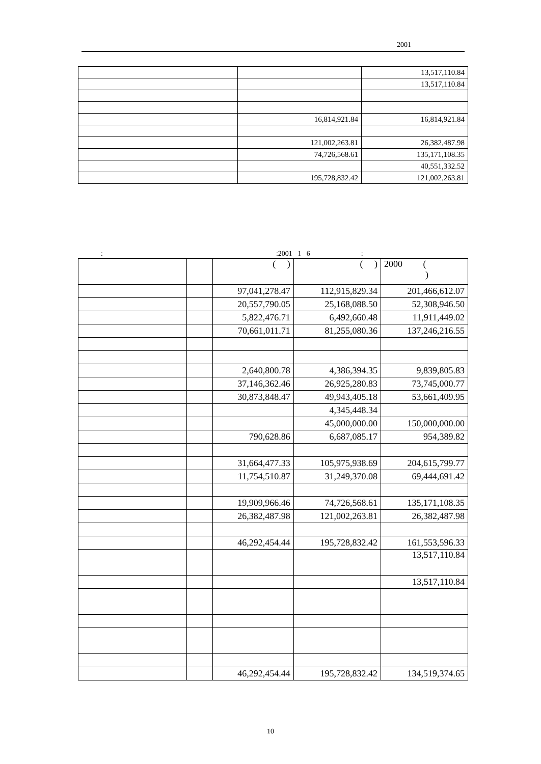2001
| | | 13,517,110.84 |
| | | 13,517,110.84 |
| | 16,814,921.84 | 16,814,921.84 |
| | 121,002,263.81 | 26,382,487.98 |
| | 74,726,568.61 | 135,171,108.35 |
| | | 40,551,332.52 |
| | 195,728,832.42 | 121,002,263.81 |
::2001 1 6:
| | | ( ) | ( ) | 2000 ( ) |
| | | 97,041,278.47 | 112,915,829.34 | 201,466,612.07 |
| | | 20,557,790.05 | 25,168,088.50 | 52,308,946.50 |
| | | 5,822,476.71 | 6,492,660.48 | 11,911,449.02 |
| | | 70,661,011.71 | 81,255,080.36 | 137,246,216.55 |
| | | 2,640,800.78 | 4,386,394.35 | 9,839,805.83 |
| | | 37,146,362.46 | 26,925,280.83 | 73,745,000.77 |
| | | 30,873,848.47 | 49,943,405.18 | 53,661,409.95 |
| | | | 4,345,448.34 | |
| | | | 45,000,000.00 | 150,000,000.00 |
| | | 790,628.86 | 6,687,085.17 | 954,389.82 |
| | | 31,664,477.33 | 105,975,938.69 | 204,615,799.77 |
| | | 11,754,510.87 | 31,249,370.08 | 69,444,691.42 |
| | | 19,909,966.46 | 74,726,568.61 | 135,171,108.35 |
| | | 26,382,487.98 | 121,002,263.81 | 26,382,487.98 |
| | | 46,292,454.44 | 195,728,832.42 | 161,553,596.33 |
| | | | | 13,517,110.84 |
| | | | | 13,517,110.84 |
| | | 46,292,454.44 | 195,728,832.42 | 134,519,374.65 |
10